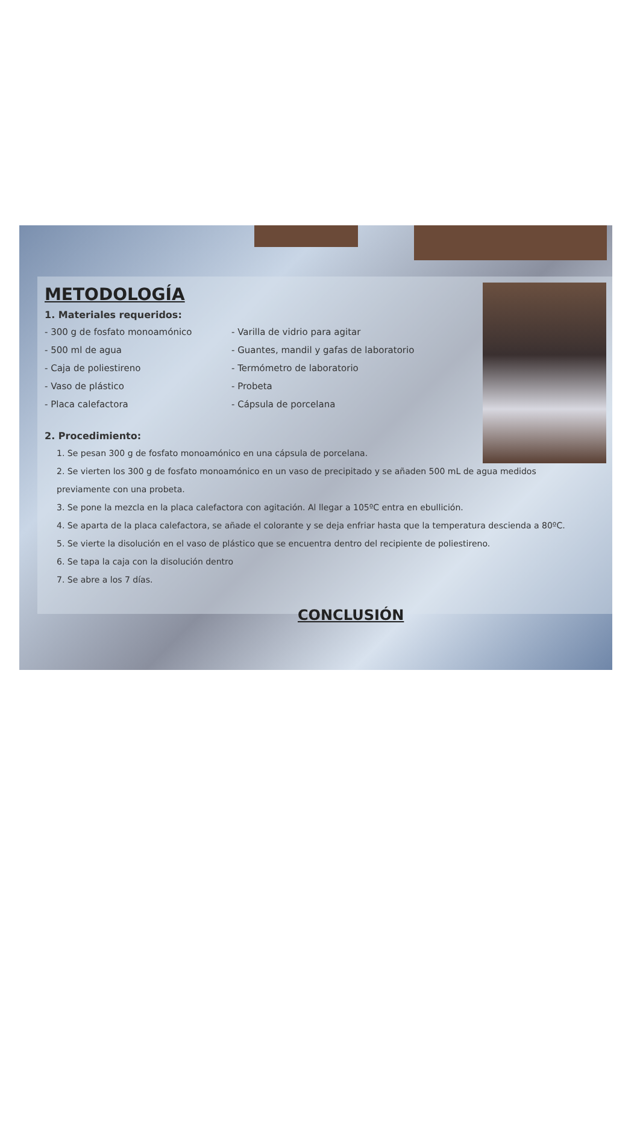METODOLOGÍA
1. Materiales requeridos:
- 300 g de fosfato monoamónico
- 500 ml de agua
- Caja de poliestireno
- Vaso de plástico
- Placa calefactora
- Varilla de vidrio para agitar
- Guantes, mandil y gafas de laboratorio
- Termómetro de laboratorio
- Probeta
- Cápsula de porcelana
2. Procedimiento:
1. Se pesan 300 g de fosfato monoamónico en una cápsula de porcelana.
2. Se vierten los 300 g de fosfato monoamónico en un vaso de precipitado y se añaden 500 mL de agua medidos previamente con una probeta.
3. Se pone la mezcla en la placa calefactora con agitación. Al llegar a 105ºC entra en ebullición.
4. Se aparta de la placa calefactora, se añade el colorante y se deja enfriar hasta que la temperatura descienda a 80ºC.
5. Se vierte la disolución en el vaso de plástico que se encuentra dentro del recipiente de poliestireno.
6. Se tapa la caja con la disolución dentro
7. Se abre a los 7 días.
CONCLUSIÓN